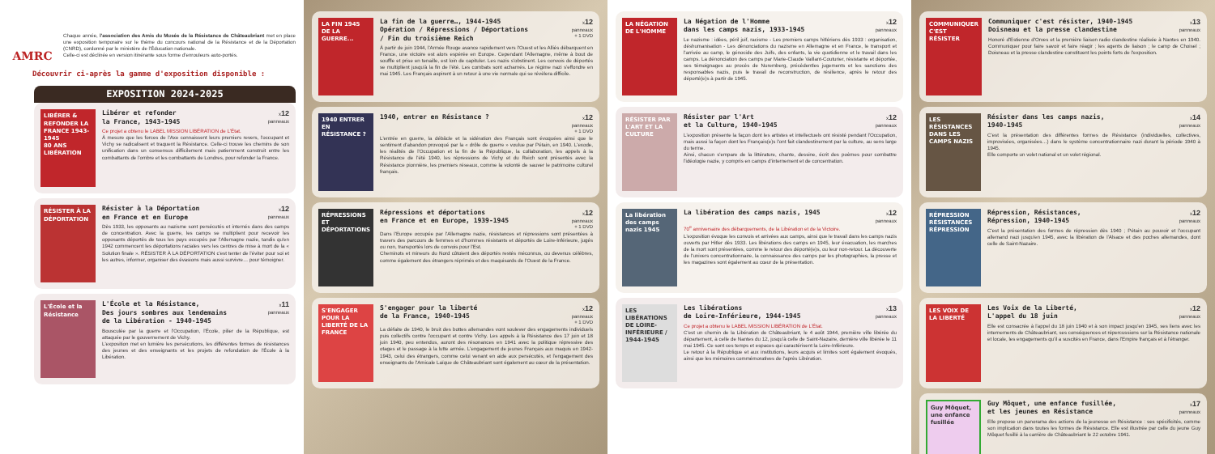AMRC
Chaque année, l'association des Amis du Musée de la Résistance de Châteaubriant met en place une exposition temporaire sur le thème du concours national de la Résistance et de la Déportation (CNRD), cordonné par le ministère de l'Éducation nationale.
Celle-ci est déclinée en version itinérante sous forme d'enrouleurs auto-portés.
Découvrir ci-après la gamme d'exposition disponible :
EXPOSITION 2024-2025
LIBÉRER & REFONDER LA FRANCE 1943-1945
80 ANS LIBÉRATION
Libérer et refonder
la France, 1943-1945
x12
panneaux
Ce projet a obtenu le LABEL MISSION LIBÉRATION de L'État.
À mesure que les forces de l'Axe connaissent leurs premiers revers, l'occupant et Vichy se radicalisent et traquent la Résistance. Celle-ci trouve les chemins de son unification dans un consensus difficilement mais patiemment construit entre les combattants de l'ombre et les combattants de Londres, pour refonder la France.
RÉSISTER À LA DÉPORTATION
Résister à la Déportation
en France et en Europe
x12
panneaux
Dès 1933, les opposants au nazisme sont persécutés et internés dans des camps de concentration. Avec la guerre, les camps se multiplient pour recevoir les opposants déportés de tous les pays occupés par l'Allemagne nazie, tandis qu'en 1942 commencent les déportations raciales vers les centres de mise à mort de la « Solution finale ». RÉSISTER À LA DÉPORTATION c'est tenter de l'éviter pour soi et les autres, informer, organiser des évasions mais aussi survivre… pour témoigner.
L'École et la Résistance
L'École et la Résistance,
Des jours sombres aux lendemains
de la Libération - 1940-1945
x11
panneaux
Bousculée par la guerre et l'Occupation, l'École, pilier de la République, est attaquée par le gouvernement de Vichy.
L'exposition met en lumière les persécutions, les différentes formes de résistances des jeunes et des enseignants et les projets de refondation de l'École à la Libération.
LA FIN 1945 DE LA GUERRE...
La fin de la guerre…, 1944-1945
Opération / Répressions / Déportations
/ Fin du troisième Reich
x12
panneaux
+ 1 DVD
À partir de juin 1944, l'Armée Rouge avance rapidement vers l'Ouest et les Alliés débarquent en France, une victoire est alors espérée en Europe. Cependant l'Allemagne, même à bout de souffle et prise en tenaille, est loin de capituler. Les nazis s'obstinent. Les convois de déportés se multiplient jusqu'à la fin de l'été. Les combats sont acharnés. Le régime nazi s'effondre en mai 1945. Les Français aspirent à un retour à une vie normale qui se révèlera difficile.
1940 ENTRER EN RÉSISTANCE ?
1940, entrer en Résistance ?
x12
panneaux
+ 1 DVD
L'entrée en guerre, la débâcle et la sidération des Français sont évoquées ainsi que le sentiment d'abandon provoqué par la « drôle de guerre » voulue par Pétain, en 1940. L'exode, les réalités de l'Occupation et la fin de la République, la collaboration, les appels à la Résistance de l'été 1940, les répressions de Vichy et du Reich sont présentés avec la Résistance pionnière, les premiers réseaux, comme la volonté de sauver le patrimoine culturel français.
RÉPRESSIONS ET DÉPORTATIONS
Répressions et déportations
en France et en Europe, 1939-1945
x12
panneaux
+ 1 DVD
Dans l'Europe occupée par l'Allemagne nazie, résistances et répressions sont présentées à travers des parcours de femmes et d'hommes résistants et déportés de Loire-Inférieure, jugés ou non, transportés lors de convois pour l'Est.
Cheminots et mineurs du Nord côtoient des déportés restés méconnus, ou devenus célèbres, comme également des étrangers réprimés et des maquisards de l'Ouest de la France.
S'ENGAGER POUR LA LIBERTÉ DE LA FRANCE
S'engager pour la liberté
de la France, 1940-1945
x12
panneaux
+ 1 DVD
La défaite de 1940, le bruit des bottes allemandes vont soulever des engagements individuels puis collectifs contre l'occupant et contre Vichy. Les appels à la Résistance des 17 juin et 18 juin 1940, peu entendus, auront des résonances en 1941 avec la politique répressive des otages et le passage à la lutte armée. L'engagement de jeunes Français aux maquis en 1942-1943, celui des étrangers, comme celui venant en aide aux persécutés, et l'engagement des enseignants de l'Amicale Laïque de Châteaubriant sont également au cœur de la présentation.
LA NÉGATION DE L'HOMME
La Négation de l'Homme
dans les camps nazis, 1933-1945
x12
panneaux
Le nazisme : idées, péril juif, racisme - Les premiers camps hitlériens dès 1933 : organisation, déshumanisation - Les dénonciations du nazisme en Allemagne et en France, le transport et l'arrivée au camp, le génocide des Juifs, des enfants, la vie quotidienne et le travail dans les camps. La dénonciation des camps par Marie-Claude Vaillant-Couturier, résistante et déportée, ses témoignages au procès de Nuremberg, précèdentles jugements et les sanctions des responsables nazis, puis le travail de reconstruction, de résilience, après le retour des déporté(e)s à partir de 1945.
RÉSISTER PAR L'ART ET LA CULTURE
Résister par l'Art
et la Culture, 1940-1945
x12
panneaux
L'exposition présente la façon dont les artistes et intellectuels ont résisté pendant l'Occupation, mais aussi la façon dont les Français(e)s l'ont fait clandestinement par la culture, au sens large du terme.
Ainsi, chacun s'empare de la littérature, chante, dessine, écrit des poèmes pour combattre l'idéologie nazie, y compris en camps d'internement et de concentration.
La libération des camps nazis 1945
La libération des camps nazis, 1945
x12
panneaux
70<sup>e</sup> anniversaire des débarquements, de la Libération et de la Victoire.
L'exposition évoque les convois et arrivées aux camps, ainsi que le travail dans les camps nazis ouverts par Hitler dès 1933. Les libérations des camps en 1945, leur évacuation, les marches de la mort sont présentées, comme le retour des déporté(e)s, ou leur non-retour. La découverte de l'univers concentrationnaire, la connaissance des camps par les photographies, la presse et les magazines sont également au cœur de la présentation.
LES LIBÉRATIONS DE LOIRE-INFÉRIEURE / 1944-1945
Les libérations
de Loire-Inférieure, 1944-1945
x13
panneaux
Ce projet a obtenu le LABEL MISSION LIBÉRATION de L'État.
C'est un chemin de la Libération de Châteaubriant, le 4 août 1944, première ville libérée du département, à celle de Nantes du 12, jusqu'à celle de Saint-Nazaire, dernière ville libérée le 11 mai 1945. Ce sont ces temps et espaces qui caractérisent la Loire-Inférieure.
Le retour à la République et aux institutions, leurs acquis et limites sont également évoqués, ainsi que les mémoires commémoratives de l'après Libération.
COMMUNIQUER C'EST RÉSISTER
Communiquer c'est résister, 1940-1945
Doisneau et la presse clandestine
x13
panneaux
Honoré d'Estienne d'Orves et la première liaison radio clandestine réalisée à Nantes en 1940. Communiquer pour faire savoir et faire réagir ; les agents de liaison ; le camp de Choisel ; Doisneau et la presse clandestine constituent les points forts de l'exposition.
LES RÉSISTANCES DANS LES CAMPS NAZIS
Résister dans les camps nazis,
1940-1945
x14
panneaux
C'est la présentation des différentes formes de Résistance (individuelles, collectives, improvisées, organisées…) dans le système concentrationnaire nazi durant la période 1940 à 1945.
Elle comporte un volet national et un volet régional.
RÉPRESSION RÉSISTANCES RÉPRESSION
Répression, Résistances,
Répression, 1940-1945
x12
panneaux
C'est la présentation des formes de répression dès 1940 ; Pétain au pouvoir et l'occupant allemand nazi jusqu'en 1945, avec la libération de l'Alsace et des poches allemandes, dont celle de Saint-Nazaire.
LES VOIX DE LA LIBERTÉ
Les Voix de la Liberté,
L'appel du 18 juin
x12
panneaux
Elle est consacrée à l'appel du 18 juin 1940 et à son impact jusqu'en 1945, ses liens avec les internements de Châteaubriant, ses conséquences et répercussions sur la Résistance nationale et locale, les engagements qu'il a suscités en France, dans l'Empire français et à l'étranger.
Guy Môquet, une enfance fusillée
Guy Môquet, une enfance fusillée,
et les jeunes en Résistance
x17
panneaux
Elle propose un panorama des actions de la jeunesse en Résistance : ses spécificités, comme son implication dans toutes les formes de Résistance. Elle est illustrée par celle du jeune Guy Môquet fusillé à la carrière de Châteaubriant le 22 octobre 1941.